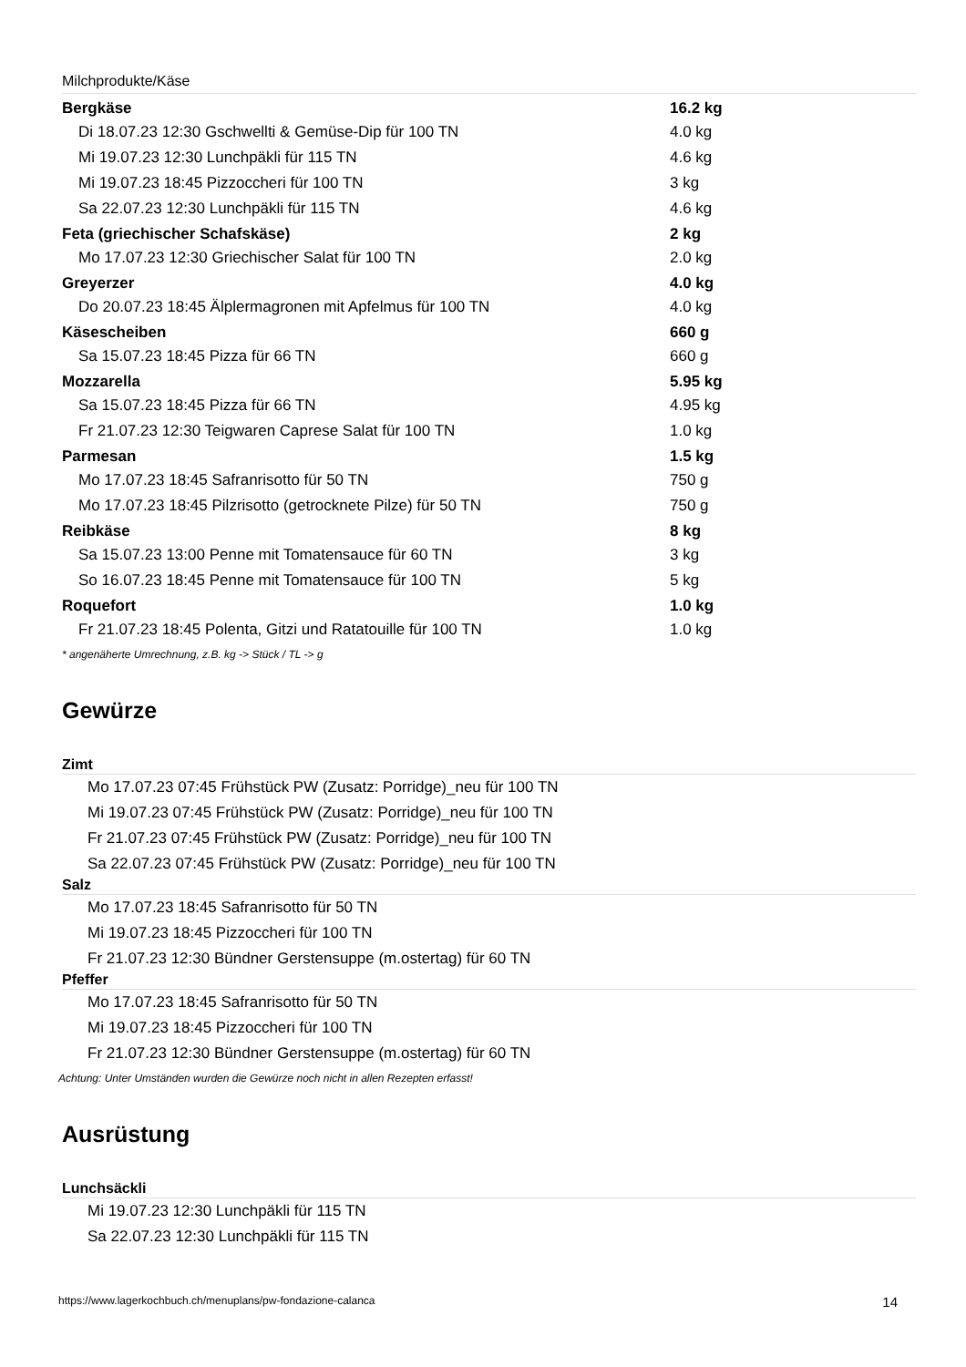Milchprodukte/Käse
| Bergkäse | 16.2 kg |
| Di 18.07.23 12:30 Gschwellti & Gemüse-Dip für 100 TN | 4.0 kg |
| Mi 19.07.23 12:30 Lunchpäkli für 115 TN | 4.6 kg |
| Mi 19.07.23 18:45 Pizzoccheri für 100 TN | 3 kg |
| Sa 22.07.23 12:30 Lunchpäkli für 115 TN | 4.6 kg |
| Feta (griechischer Schafskäse) | 2 kg |
| Mo 17.07.23 12:30 Griechischer Salat für 100 TN | 2.0 kg |
| Greyerzer | 4.0 kg |
| Do 20.07.23 18:45 Älplermagronen mit Apfelmus für 100 TN | 4.0 kg |
| Käsescheiben | 660 g |
| Sa 15.07.23 18:45 Pizza für 66 TN | 660 g |
| Mozzarella | 5.95 kg |
| Sa 15.07.23 18:45 Pizza für 66 TN | 4.95 kg |
| Fr 21.07.23 12:30 Teigwaren Caprese Salat für 100 TN | 1.0 kg |
| Parmesan | 1.5 kg |
| Mo 17.07.23 18:45 Safranrisotto für 50 TN | 750 g |
| Mo 17.07.23 18:45 Pilzrisotto (getrocknete Pilze) für 50 TN | 750 g |
| Reibkäse | 8 kg |
| Sa 15.07.23 13:00 Penne mit Tomatensauce für 60 TN | 3 kg |
| So 16.07.23 18:45 Penne mit Tomatensauce für 100 TN | 5 kg |
| Roquefort | 1.0 kg |
| Fr 21.07.23 18:45 Polenta, Gitzi und Ratatouille für 100 TN | 1.0 kg |
* angenäherte Umrechnung, z.B. kg -> Stück / TL -> g
Gewürze
Zimt
Mo 17.07.23 07:45 Frühstück PW (Zusatz: Porridge)_neu für 100 TN
Mi 19.07.23 07:45 Frühstück PW (Zusatz: Porridge)_neu für 100 TN
Fr 21.07.23 07:45 Frühstück PW (Zusatz: Porridge)_neu für 100 TN
Sa 22.07.23 07:45 Frühstück PW (Zusatz: Porridge)_neu für 100 TN
Salz
Mo 17.07.23 18:45 Safranrisotto für 50 TN
Mi 19.07.23 18:45 Pizzoccheri für 100 TN
Fr 21.07.23 12:30 Bündner Gerstensuppe (m.ostertag) für 60 TN
Pfeffer
Mo 17.07.23 18:45 Safranrisotto für 50 TN
Mi 19.07.23 18:45 Pizzoccheri für 100 TN
Fr 21.07.23 12:30 Bündner Gerstensuppe (m.ostertag) für 60 TN
Achtung: Unter Umständen wurden die Gewürze noch nicht in allen Rezepten erfasst!
Ausrüstung
Lunchsäckli
Mi 19.07.23 12:30 Lunchpäkli für 115 TN
Sa 22.07.23 12:30 Lunchpäkli für 115 TN
https://www.lagerkochbuch.ch/menuplans/pw-fondazione-calanca 14